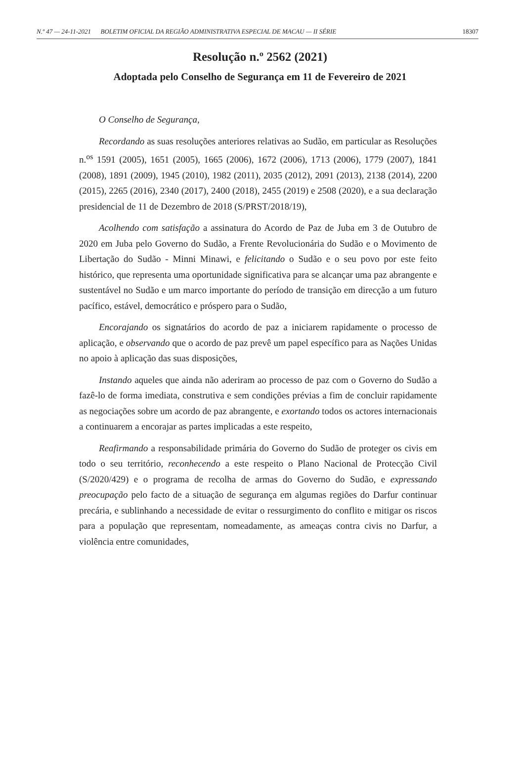N.º 47 — 24-11-2021 BOLETIM OFICIAL DA REGIÃO ADMINISTRATIVA ESPECIAL DE MACAU — II SÉRIE 18307
Resolução n.º 2562 (2021)
Adoptada pelo Conselho de Segurança em 11 de Fevereiro de 2021
O Conselho de Segurança,
Recordando as suas resoluções anteriores relativas ao Sudão, em particular as Resoluções n.<sup>os</sup> 1591 (2005), 1651 (2005), 1665 (2006), 1672 (2006), 1713 (2006), 1779 (2007), 1841 (2008), 1891 (2009), 1945 (2010), 1982 (2011), 2035 (2012), 2091 (2013), 2138 (2014), 2200 (2015), 2265 (2016), 2340 (2017), 2400 (2018), 2455 (2019) e 2508 (2020), e a sua declaração presidencial de 11 de Dezembro de 2018 (S/PRST/2018/19),
Acolhendo com satisfação a assinatura do Acordo de Paz de Juba em 3 de Outubro de 2020 em Juba pelo Governo do Sudão, a Frente Revolucionária do Sudão e o Movimento de Libertação do Sudão - Minni Minawi, e felicitando o Sudão e o seu povo por este feito histórico, que representa uma oportunidade significativa para se alcançar uma paz abrangente e sustentável no Sudão e um marco importante do período de transição em direcção a um futuro pacífico, estável, democrático e próspero para o Sudão,
Encorajando os signatários do acordo de paz a iniciarem rapidamente o processo de aplicação, e observando que o acordo de paz prevê um papel específico para as Nações Unidas no apoio à aplicação das suas disposições,
Instando aqueles que ainda não aderiram ao processo de paz com o Governo do Sudão a fazê-lo de forma imediata, construtiva e sem condições prévias a fim de concluir rapidamente as negociações sobre um acordo de paz abrangente, e exortando todos os actores internacionais a continuarem a encorajar as partes implicadas a este respeito,
Reafirmando a responsabilidade primária do Governo do Sudão de proteger os civis em todo o seu território, reconhecendo a este respeito o Plano Nacional de Protecção Civil (S/2020/429) e o programa de recolha de armas do Governo do Sudão, e expressando preocupação pelo facto de a situação de segurança em algumas regiões do Darfur continuar precária, e sublinhando a necessidade de evitar o ressurgimento do conflito e mitigar os riscos para a população que representam, nomeadamente, as ameaças contra civis no Darfur, a violência entre comunidades,